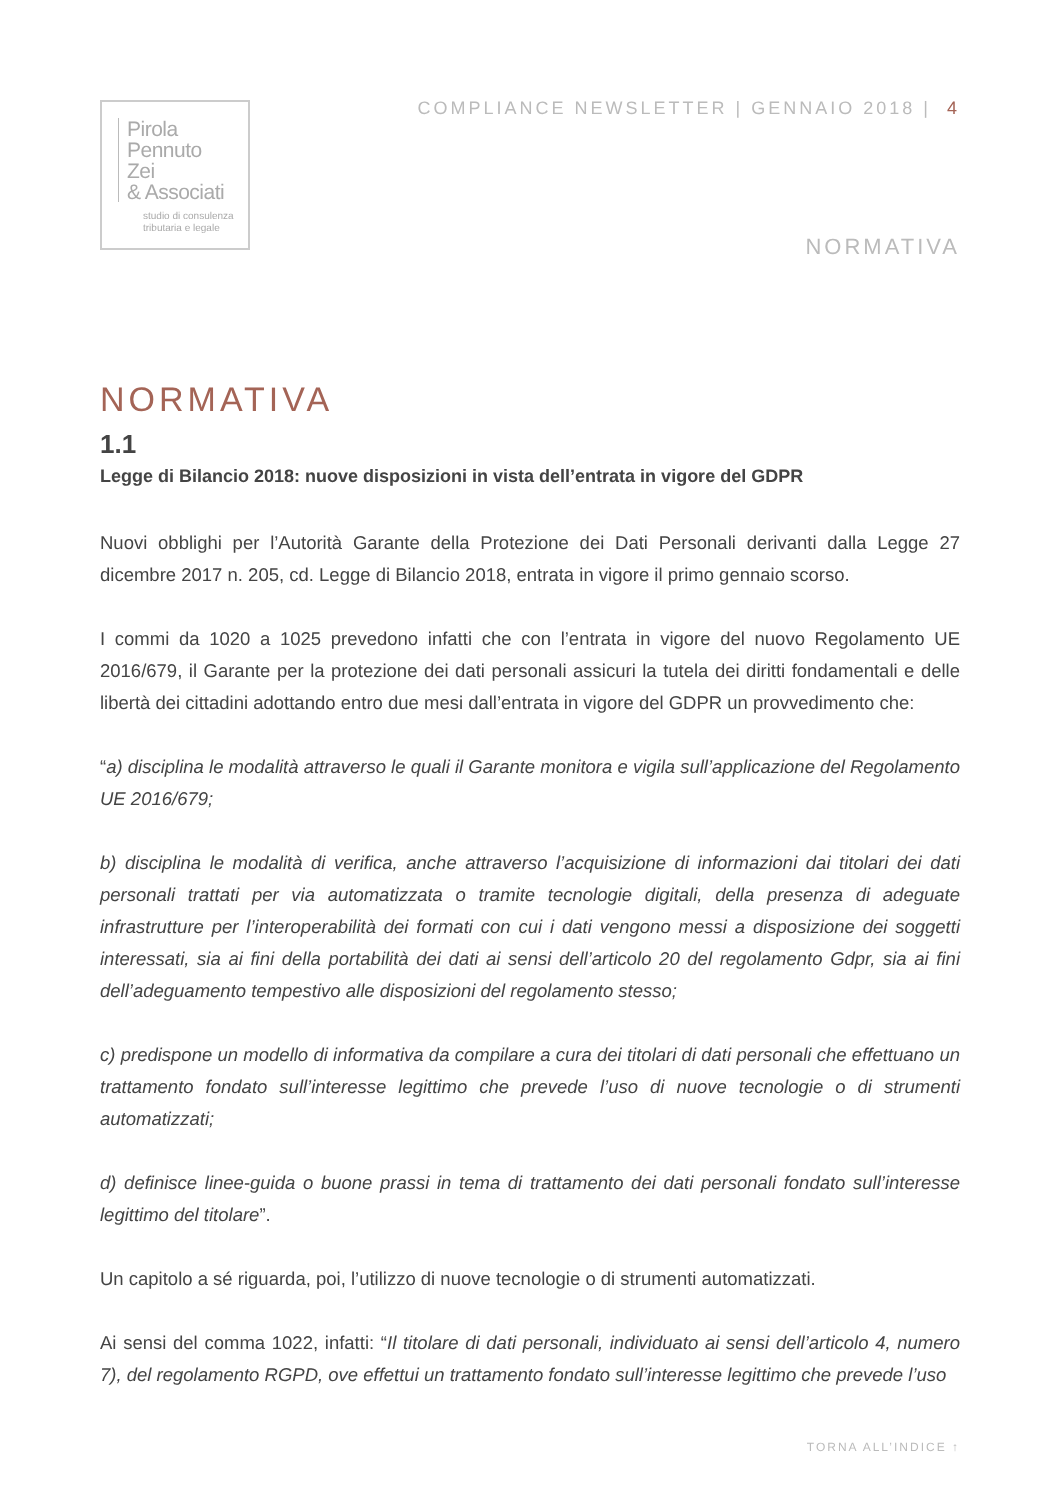Pirola
Pennuto
Zei
& Associati
studio di consulenza
tributaria e legale
COMPLIANCE NEWSLETTER | GENNAIO 2018 | 4
NORMATIVA
NORMATIVA
1.1
Legge di Bilancio 2018: nuove disposizioni in vista dell’entrata in vigore del GDPR
Nuovi obblighi per l’Autorità Garante della Protezione dei Dati Personali derivanti dalla Legge 27 dicembre 2017 n. 205, cd. Legge di Bilancio 2018, entrata in vigore il primo gennaio scorso.
I commi da 1020 a 1025 prevedono infatti che con l’entrata in vigore del nuovo Regolamento UE 2016/679, il Garante per la protezione dei dati personali assicuri la tutela dei diritti fondamentali e delle libertà dei cittadini adottando entro due mesi dall’entrata in vigore del GDPR un provvedimento che:
“a) disciplina le modalità attraverso le quali il Garante monitora e vigila sull’applicazione del Regolamento UE 2016/679;
b) disciplina le modalità di verifica, anche attraverso l’acquisizione di informazioni dai titolari dei dati personali trattati per via automatizzata o tramite tecnologie digitali, della presenza di adeguate infrastrutture per l’interoperabilità dei formati con cui i dati vengono messi a disposizione dei soggetti interessati, sia ai fini della portabilità dei dati ai sensi dell’articolo 20 del regolamento Gdpr, sia ai fini dell’adeguamento tempestivo alle disposizioni del regolamento stesso;
c) predispone un modello di informativa da compilare a cura dei titolari di dati personali che effettuano un trattamento fondato sull’interesse legittimo che prevede l’uso di nuove tecnologie o di strumenti automatizzati;
d) definisce linee-guida o buone prassi in tema di trattamento dei dati personali fondato sull’interesse legittimo del titolare”.
Un capitolo a sé riguarda, poi, l’utilizzo di nuove tecnologie o di strumenti automatizzati.
Ai sensi del comma 1022, infatti: “Il titolare di dati personali, individuato ai sensi dell’articolo 4, numero 7), del regolamento RGPD, ove effettui un trattamento fondato sull’interesse legittimo che prevede l’uso
TORNA ALL’INDICE ↑